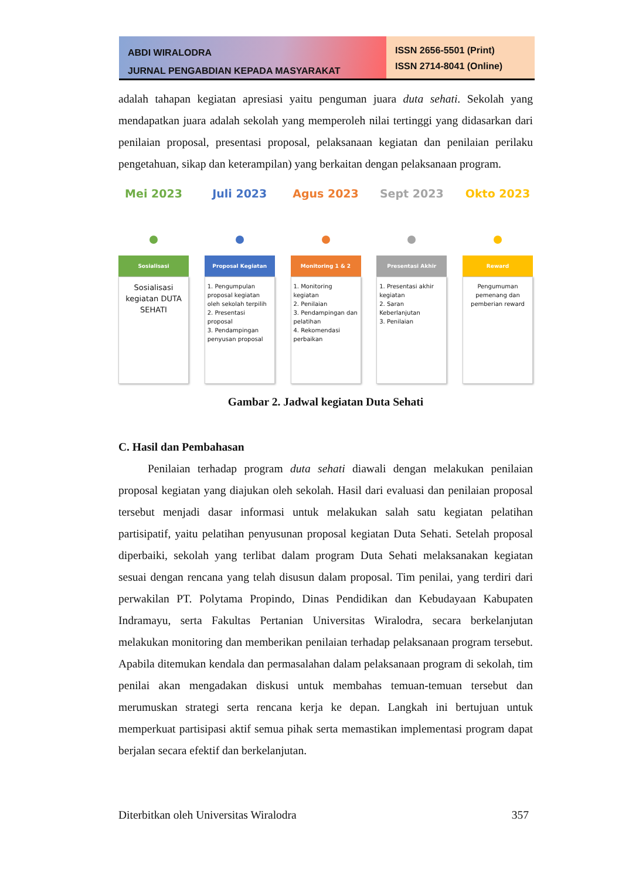ABDI WIRALODRA
JURNAL PENGABDIAN KEPADA MASYARAKAT
ISSN 2656-5501 (Print)
ISSN 2714-8041 (Online)
adalah tahapan kegiatan apresiasi yaitu penguman juara duta sehati. Sekolah yang mendapatkan juara adalah sekolah yang memperoleh nilai tertinggi yang didasarkan dari penilaian proposal, presentasi proposal, pelaksanaan kegiatan dan penilaian perilaku pengetahuan, sikap dan keterampilan) yang berkaitan dengan pelaksanaan program.
Mei 2023
Sosialisasi
Sosialisasi kegiatan DUTA SEHATI
Juli 2023
Proposal Kegiatan
1. Pengumpulan proposal kegiatan oleh sekolah terpilih
2. Presentasi proposal
3. Pendampingan penyusan proposal
Agus 2023
Monitoring 1 & 2
1. Monitoring kegiatan
2. Penilaian
3. Pendampingan dan pelatihan
4. Rekomendasi perbaikan
Sept 2023
Presentasi Akhir
1. Presentasi akhir kegiatan
2. Saran Keberlanjutan
3. Penilaian
Okto 2023
Reward
Pengumuman pemenang dan pemberian reward
Gambar 2. Jadwal kegiatan Duta Sehati
C. Hasil dan Pembahasan
Penilaian terhadap program duta sehati diawali dengan melakukan penilaian proposal kegiatan yang diajukan oleh sekolah. Hasil dari evaluasi dan penilaian proposal tersebut menjadi dasar informasi untuk melakukan salah satu kegiatan pelatihan partisipatif, yaitu pelatihan penyusunan proposal kegiatan Duta Sehati. Setelah proposal diperbaiki, sekolah yang terlibat dalam program Duta Sehati melaksanakan kegiatan sesuai dengan rencana yang telah disusun dalam proposal. Tim penilai, yang terdiri dari perwakilan PT. Polytama Propindo, Dinas Pendidikan dan Kebudayaan Kabupaten Indramayu, serta Fakultas Pertanian Universitas Wiralodra, secara berkelanjutan melakukan monitoring dan memberikan penilaian terhadap pelaksanaan program tersebut. Apabila ditemukan kendala dan permasalahan dalam pelaksanaan program di sekolah, tim penilai akan mengadakan diskusi untuk membahas temuan-temuan tersebut dan merumuskan strategi serta rencana kerja ke depan. Langkah ini bertujuan untuk memperkuat partisipasi aktif semua pihak serta memastikan implementasi program dapat berjalan secara efektif dan berkelanjutan.
Diterbitkan oleh Universitas Wiralodra 357